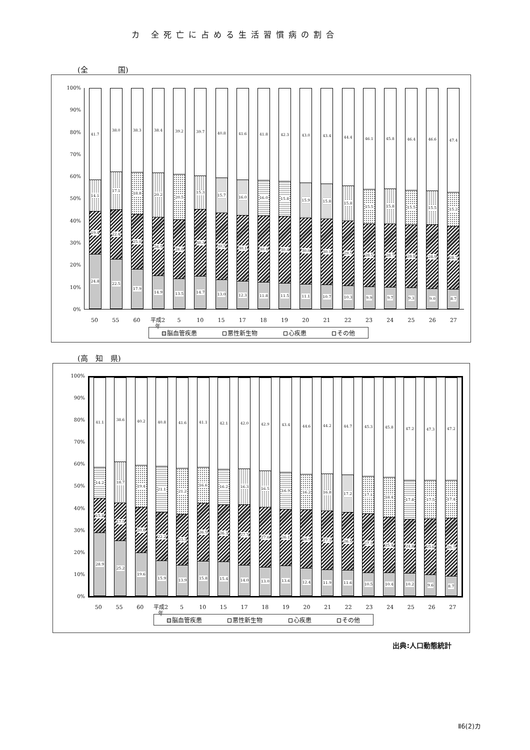カ 全死亡に占める生活習慣病の割合
(全　　　　国)
100%
90%
80%
70%
60%
50%
40%
30%
20%
10%
0%
41.7
14.1
19.4
24.8
38.0
17.1
22.4
22.5
38.3
18.8
25.0
17.9
38.4
20.2
26.5
14.9
39.2
20.5
26.8
13.5
39.7
15.3
30.3
14.7
40.8
15.7
30.5
13.0
41.6
16.0
30.1
12.3
41.8
16.0
30.4
11.8
42.3
15.8
30.4
11.5
43.0
15.9
30.0
11.1
43.4
15.8
30.1
10.7
44.4
15.8
29.5
10.3
46.1
15.5
28.5
9.9
45.8
15.8
28.7
9.7
46.4
15.5
28.8
9.3
46.6
15.5
28.9
9.0
47.4
15.2
28.7
8.7
50 55 60 平成2
年 5 10 15 17 18 19 20 21 22 23 24 25 26 27
脳血管疾患 悪性新生物 心疾患 その他
(高　知　県)
100%
90%
80%
70%
60%
50%
40%
30%
20%
10%
0%
41.1
14.2
15.8
28.9
38.6
18.7
17.5
25.2
40.2
19.4
20.8
19.6
40.8
21.1
22.2
15.9
41.6
21.2
23.3
13.9
41.1
16.6
26.5
15.8
42.1
16.2
26.3
15.4
42.0
16.3
27.7
14.0
42.9
16.5
27.6
13.0
43.4
16.9
26.1
13.6
44.6
16.2
26.9
12.4
44.2
16.8
27.1
11.9
44.7
17.2
26.5
11.6
45.3
17.1
27.1
10.5
45.8
18.4
25.4
10.4
47.2
17.8
24.8
10.2
47.3
17.5
25.6
9.6
47.2
17.4
26.7
8.7
50 55 60 平成2
年 5 10 15 17 18 19 20 21 22 23 24 25 26 27
脳血管疾患 悪性新生物 心疾患 その他
出典:人口動態統計
Ⅱ6(2)カ